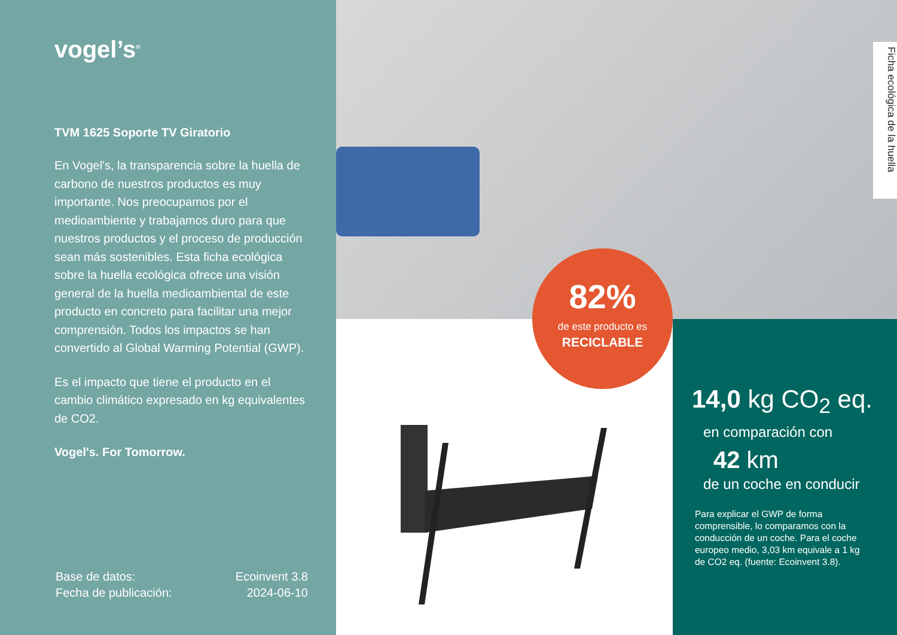vogel’s<sup>®</sup>
TVM 1625 Soporte TV Giratorio
En Vogel's, la transparencia sobre la huella de carbono de nuestros productos es muy importante. Nos preocupamos por el medioambiente y trabajamos duro para que nuestros productos y el proceso de producción sean más sostenibles. Esta ficha ecológica sobre la huella ecológica ofrece una visión general de la huella medioambiental de este producto en concreto para facilitar una mejor comprensión. Todos los impactos se han convertido al Global Warming Potential (GWP).
Es el impacto que tiene el producto en el cambio climático expresado en kg equivalentes de CO2.
Vogel's. For Tomorrow.
Base de datos: Ecoinvent 3.8
Fecha de publicación: 2024-06-10
Ficha ecológica de la huella
82%
de este producto es
RECICLABLE
14,0 kg CO<sub>2</sub> eq.
en comparación con
42 km
de un coche en conducir
Para explicar el GWP de forma comprensible, lo comparamos con la conducción de un coche. Para el coche europeo medio, 3,03 km equivale a 1 kg de CO2 eq. (fuente: Ecoinvent 3.8).